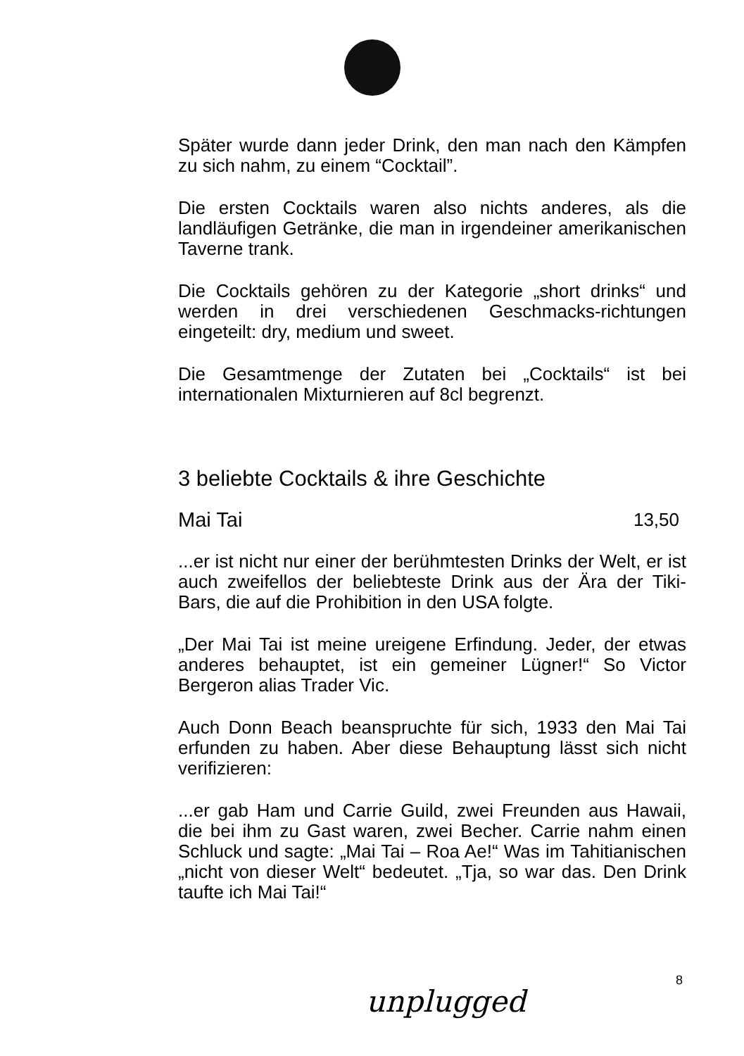Später wurde dann jeder Drink, den man nach den Kämpfen zu sich nahm, zu einem “Cocktail”.
Die ersten Cocktails waren also nichts anderes, als die landläufigen Getränke, die man in irgendeiner amerikanischen Taverne trank.
Die Cocktails gehören zu der Kategorie „short drinks“ und werden in drei verschiedenen Geschmacks-richtungen eingeteilt: dry, medium und sweet.
Die Gesamtmenge der Zutaten bei „Cocktails“ ist bei internationalen Mixturnieren auf 8cl begrenzt.
3 beliebte Cocktails & ihre Geschichte
Mai Tai 13,50
...er ist nicht nur einer der berühmtesten Drinks der Welt, er ist auch zweifellos der beliebteste Drink aus der Ära der Tiki-Bars, die auf die Prohibition in den USA folgte.
„Der Mai Tai ist meine ureigene Erfindung. Jeder, der etwas anderes behauptet, ist ein gemeiner Lügner!“ So Victor Bergeron alias Trader Vic.
Auch Donn Beach beanspruchte für sich, 1933 den Mai Tai erfunden zu haben. Aber diese Behauptung lässt sich nicht verifizieren:
...er gab Ham und Carrie Guild, zwei Freunden aus Hawaii, die bei ihm zu Gast waren, zwei Becher. Carrie nahm einen Schluck und sagte: „Mai Tai – Roa Ae!“ Was im Tahitianischen „nicht von dieser Welt“ bedeutet. „Tja, so war das. Den Drink taufte ich Mai Tai!“
8
unplugged